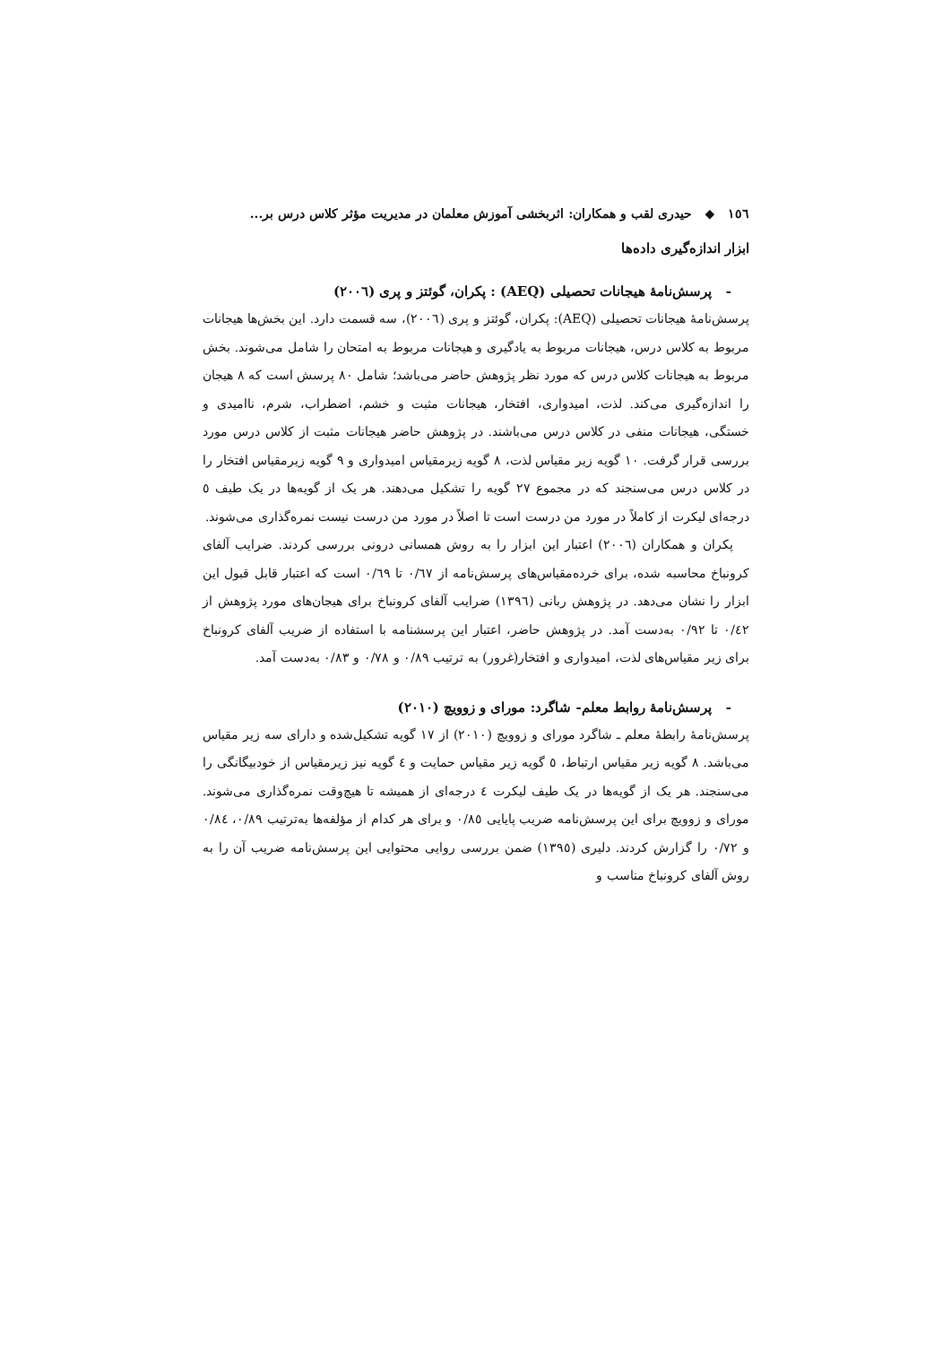١٥٦ ◆ حیدری لقب و همکاران: اثربخشی آموزش معلمان در مدیریت مؤثر کلاس درس بر...
ابزار اندازه‌گیری داده‌ها
- پرسش‌نامۀ هیجانات تحصیلی (AEQ) : پکران، گوئتز و پری (٢٠٠٦)
پرسش‌نامۀ هیجانات تحصیلی (AEQ): پکران، گوئتز و پری (٢٠٠٦)، سه قسمت دارد. این بخش‌ها هیجانات مربوط به کلاس درس، هیجانات مربوط به یادگیری و هیجانات مربوط به امتحان را شامل می‌شوند. بخش مربوط به هیجانات کلاس درس که مورد نظر پژوهش حاضر می‌باشد؛ شامل ٨٠ پرسش است که ٨ هیجان را اندازه‌گیری می‌کند. لذت، امیدواری، افتخار، هیجانات مثبت و خشم، اضطراب، شرم، ناامیدی و خستگی، هیجانات منفی در کلاس درس می‌باشند. در پژوهش حاضر هیجانات مثبت از کلاس درس مورد بررسی قرار گرفت. ١٠ گویه زیر مقیاس لذت، ٨ گویه زیرمقیاس امیدواری و ٩ گویه زیرمقیاس افتخار را در کلاس درس می‌سنجند که در مجموع ٢٧ گویه را تشکیل می‌دهند. هر یک از گویه‌ها در یک طیف ٥ درجه‌ای لیکرت از کاملاً در مورد من درست است تا اصلاً در مورد من درست نیست نمره‌گذاری می‌شوند.
پکران و همکاران (٢٠٠٦) اعتبار این ابزار را به روش همسانی درونی بررسی کردند. ضرایب آلفای کرونباخ محاسبه شده، برای خرده‌مقیاس‌های پرسش‌نامه از ٠/٦٧ تا ٠/٦٩ است که اعتبار قابل قبول این ابزار را نشان می‌دهد. در پژوهش ربانی (١٣٩٦) ضرایب آلفای کرونباخ برای هیجان‌های مورد پژوهش از ٠/٤٢ تا ٠/٩٢ به‌دست آمد. در پژوهش حاضر، اعتبار این پرسشنامه با استفاده از ضریب آلفای کرونباخ برای زیر مقیاس‌های لذت، امیدواری و افتخار(غرور) به ترتیب ٠/٨٩ و ٠/٧٨ و ٠/٨٣ به‌دست آمد.
- پرسش‌نامۀ روابط معلم- شاگرد: مورای و زوویچ (٢٠١٠)
پرسش‌نامۀ رابطۀ معلم ـ شاگرد مورای و زوویچ (٢٠١٠) از ١٧ گویه تشکیل‌شده و دارای سه زیر مقیاس می‌باشد. ٨ گویه زیر مقیاس ارتباط، ٥ گویه زیر مقیاس حمایت و ٤ گویه نیز زیرمقیاس از خودبیگانگی را می‌سنجند. هر یک از گویه‌ها در یک طیف لیکرت ٤ درجه‌ای از همیشه تا هیچ‌وقت نمره‌گذاری می‌شوند. مورای و زوویچ برای این پرسش‌نامه ضریب پایایی ٠/٨٥ و برای هر کدام از مؤلفه‌ها به‌ترتیب ٠/٨٩، ٠/٨٤ و ٠/٧٢ را گزارش کردند. دلیری (١٣٩٥) ضمن بررسی روایی محتوایی این پرسش‌نامه ضریب آن را به روش آلفای کرونباخ مناسب و